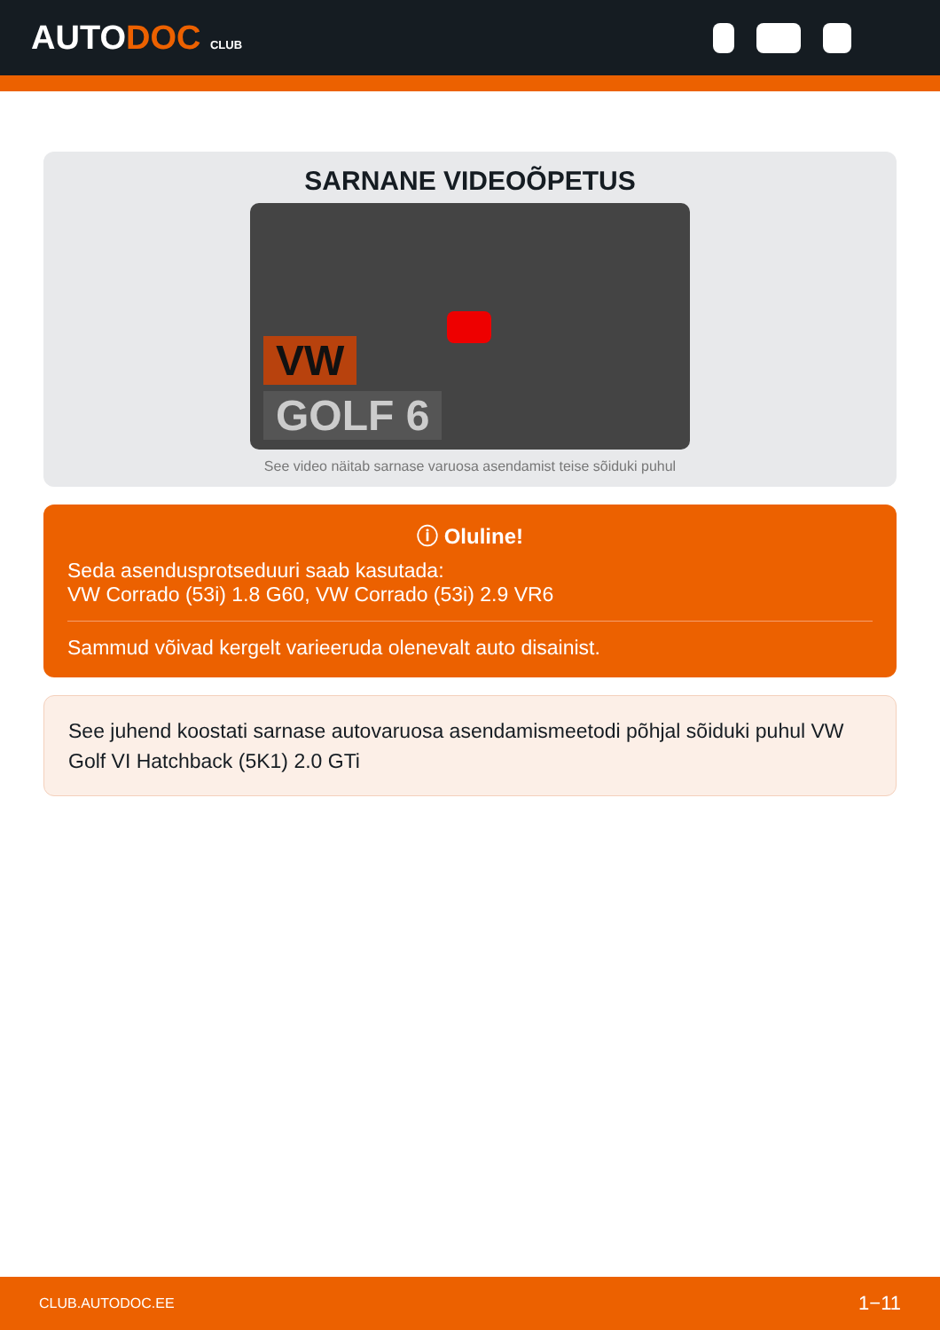AUTODOC CLUB
SARNANE VIDEOÕPETUS
VW
GOLF 6
See video näitab sarnase varuosa asendamist teise sõiduki puhul
ⓘ Oluline!
Seda asendusprotseduuri saab kasutada:
VW Corrado (53i) 1.8 G60, VW Corrado (53i) 2.9 VR6
Sammud võivad kergelt varieeruda olenevalt auto disainist.
See juhend koostati sarnase autovaruosa asendamismeetodi põhjal sõiduki puhul VW Golf VI Hatchback (5K1) 2.0 GTi
CLUB.AUTODOC.EE 1−11